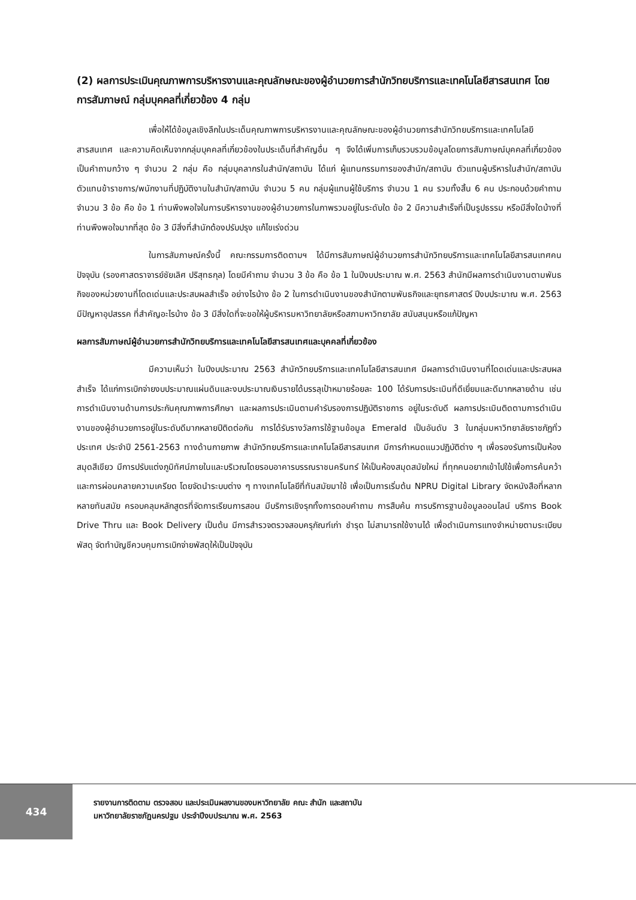(2) ผลการประเมินคุณภาพการบริหารงานและคุณลักษณะของผู้อำนวยการสำนักวิทยบริการและเทคโนโลยีสารสนเทศ โดยการสัมภาษณ์ กลุ่มบุคคลที่เกี่ยวข้อง 4 กลุ่ม
เพื่อให้ได้ข้อมูลเชิงลึกในประเด็นคุณภาพการบริหารงานและคุณลักษณะของผู้อำนวยการสำนักวิทยบริการและเทคโนโลยีสารสนเทศ และความคิดเห็นจากกลุ่มบุคคลที่เกี่ยวข้องในประเด็นที่สำคัญอื่น ๆ จึงได้เพิ่มการเก็บรวบรวมข้อมูลโดยการสัมภาษณ์บุคคลที่เกี่ยวข้องเป็นคำถามกว้าง ๆ จำนวน 2 กลุ่ม คือ กลุ่มบุคลากรในสำนัก/สถาบัน ได้แก่ ผู้แทนกรรมการของสำนัก/สถาบัน ตัวแทนผู้บริหารในสำนัก/สถาบัน ตัวแทนข้าราชการ/พนักงานที่ปฏิบัติงานในสำนัก/สถาบัน จำนวน 5 คน กลุ่มผู้แทนผู้ใช้บริการ จำนวน 1 คน รวมทั้งสิ้น 6 คน ประกอบด้วยคำถามจำนวน 3 ข้อ คือ ข้อ 1 ท่านพึงพอใจในการบริหารงานของผู้อำนวยการในภาพรวมอยู่ในระดับใด ข้อ 2 มีความสำเร็จที่เป็นรูปธรรม หรือมีสิ่งใดบ้างที่ท่านพึงพอใจมากที่สุด ข้อ 3 มีสิ่งที่สำนักต้องปรับปรุง แก้ไขเร่งด่วน
ในการสัมภาษณ์ครั้งนี้ คณะกรรมการติดตามฯ ได้มีการสัมภาษณ์ผู้อำนวยการสำนักวิทยบริการและเทคโนโลยีสารสนเทศคนปัจจุบัน (รองศาสตราจารย์ชัยเลิศ ปริสุทธกุล) โดยมีคำถาม จำนวน 3 ข้อ คือ ข้อ 1 ในปีงบประมาณ พ.ศ. 2563 สำนักมีผลการดำเนินงานตามพันธกิจของหน่วยงานที่โดดเด่นและประสบผลสำเร็จ อย่างไรบ้าง ข้อ 2 ในการดำเนินงานของสำนักตามพันธกิจและยุทธศาสตร์ ปีงบประมาณ พ.ศ. 2563 มีปัญหาอุปสรรค ที่สำคัญอะไรบ้าง ข้อ 3 มีสิ่งใดที่จะขอให้ผู้บริหารมหาวิทยาลัยหรือสภามหาวิทยาลัย สนับสนุนหรือแก้ปัญหา
ผลการสัมภาษณ์ผู้อำนวยการสำนักวิทยบริการและเทคโนโลยีสารสนเทศและบุคคลที่เกี่ยวข้อง
มีความเห็นว่า ในปีงบประมาณ 2563 สำนักวิทยบริการและเทคโนโลยีสารสนเทศ มีผลการดำเนินงานที่โดดเด่นและประสบผลสำเร็จ ได้แก่การเบิกจ่ายงบประมาณแผ่นดินและงบประมาณเงินรายได้บรรลุเป้าหมายร้อยละ 100 ได้รับการประเมินที่ดีเยี่ยมและดีมากหลายด้าน เช่น การดำเนินงานด้านการประกันคุณภาพการศึกษา และผลการประเมินตามคำรับรองการปฏิบัติราชการ อยู่ในระดับดี ผลการประเมินติดตามการดำเนินงานของผู้อำนวยการอยู่ในระดับดีมากหลายปีติดต่อกัน การได้รับรางวัลการใช้ฐานข้อมูล Emerald เป็นอันดับ 3 ในกลุ่มมหาวิทยาลัยราชภัฏทั่วประเทศ ประจำปี 2561-2563 ทางด้านกายภาพ สำนักวิทยบริการและเทคโนโลยีสารสนเทศ มีการกำหนดแนวปฏิบัติต่าง ๆ เพื่อรองรับการเป็นห้องสมุดสีเขียว มีการปรับแต่งภูมิทัศน์ภายในและบริเวณโดยรอบอาคารบรรณราชนครินทร์ ให้เป็นห้องสมุดสมัยใหม่ ที่ทุกคนอยากเข้าไปใช้เพื่อการค้นคว้าและการผ่อนคลายความเครียด โดยจัดนำระบบต่าง ๆ ทางเทคโนโลยีที่ทันสมัยมาใช้ เพื่อเป็นการเริ่มต้น NPRU Digital Library จัดหนังสือที่หลากหลายทันสมัย ครอบคลุมหลักสูตรที่จัดการเรียนการสอน มีบริการเชิงรุกทั้งการตอบคำถาม การสืบค้น การบริการฐานข้อมูลออนไลน์ บริการ Book Drive Thru และ Book Delivery เป็นต้น มีการสำรวจตรวจสอบครุภัณฑ์เก่า ชำรุด ไม่สามารถใช้งานได้ เพื่อดำเนินการแทงจำหน่ายตามระเบียบพัสดุ จัดทำบัญชีควบคุมการเบิกจ่ายพัสดุให้เป็นปัจจุบัน
434
รายงานการติดตาม ตรวจสอบ และประเมินผลงานของมหาวิทยาลัย คณะ สำนัก และสถาบัน
มหาวิทยาลัยราชภัฏนครปฐม ประจำปีงบประมาณ พ.ศ. 2563